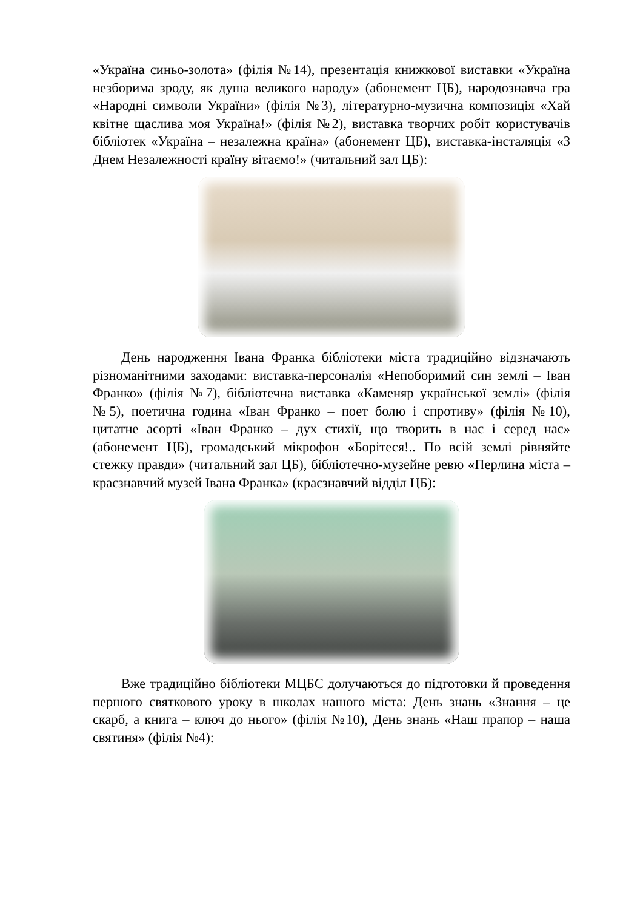«Україна синьо-золота» (філія №14), презентація книжкової виставки «Україна незборима зроду, як душа великого народу» (абонемент ЦБ), народознавча гра «Народні символи України» (філія №3), літературно-музична композиція «Хай квітне щаслива моя Україна!» (філія №2), виставка творчих робіт користувачів бібліотек «Україна – незалежна країна» (абонемент ЦБ), виставка-інсталяція «З Днем Незалежності країну вітаємо!» (читальний зал ЦБ):
День народження Івана Франка бібліотеки міста традиційно відзначають різноманітними заходами: виставка-персоналія «Непоборимий син землі – Іван Франко» (філія №7), бібліотечна виставка «Каменяр української землі» (філія №5), поетична година «Іван Франко – поет болю і спротиву» (філія №10), цитатне асорті «Іван Франко – дух стихії, що творить в нас і серед нас» (абонемент ЦБ), громадський мікрофон «Борітеся!.. По всій землі рівняйте стежку правди» (читальний зал ЦБ), бібліотечно-музейне ревю «Перлина міста – краєзнавчий музей Івана Франка» (краєзнавчий відділ ЦБ):
Вже традиційно бібліотеки МЦБС долучаються до підготовки й проведення першого святкового уроку в школах нашого міста: День знань «Знання – це скарб, а книга – ключ до нього» (філія №10), День знань «Наш прапор – наша святиня» (філія №4):